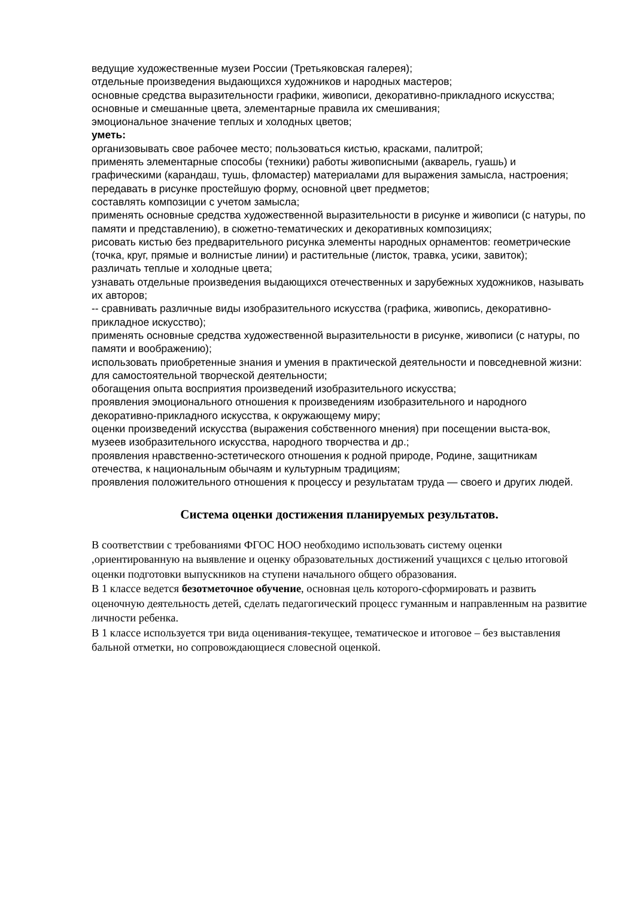ведущие художественные музеи России (Третьяковская галерея);
отдельные произведения выдающихся художников и народных мастеров;
основные средства выразительности графики, живописи, декоративно-прикладного искусства;
основные и смешанные цвета, элементарные правила их смешивания;
эмоциональное значение теплых и холодных цветов;
уметь:
организовывать свое рабочее место; пользоваться кистью, красками, палитрой;
применять элементарные способы (техники) работы живописными (акварель, гуашь) и графическими (карандаш, тушь, фломастер) материалами для выражения замысла, настроения;
передавать в рисунке простейшую форму, основной цвет предметов;
составлять композиции с учетом замысла;
применять основные средства художественной выразительности в рисунке и живописи (с натуры, по памяти и представлению), в сюжетно-тематических и декоративных композициях;
рисовать кистью без предварительного рисунка элементы народных орнаментов: геометрические (точка, круг, прямые и волнистые линии) и растительные (листок, травка, усики, завиток);
различать теплые и холодные цвета;
узнавать отдельные произведения выдающихся отечественных и зарубежных художников, называть их авторов;
-- сравнивать различные виды изобразительного искусства (графика, живопись, декоративно- прикладное искусство);
применять основные средства художественной выразительности в рисунке, живописи (с натуры, по памяти и воображению);
использовать приобретенные знания и умения в практической деятельности и повседневной жизни:
для самостоятельной творческой деятельности;
обогащения опыта восприятия произведений изобразительного искусства;
проявления эмоционального отношения к произведениям изобразительного и народного декоративно-прикладного искусства, к окружающему миру;
оценки произведений искусства (выражения собственного мнения) при посещении выста-вок, музеев изобразительного искусства, народного творчества и др.;
проявления нравственно-эстетического отношения к родной природе, Родине, защитникам отечества, к национальным обычаям и культурным традициям;
проявления положительного отношения к процессу и результатам труда — своего и других людей.
Система оценки достижения планируемых результатов.
В соответствии с требованиями ФГОС НОО необходимо использовать систему оценки ,ориентированную на выявление и оценку образовательных достижений учащихся с целью итоговой оценки подготовки выпускников на ступени начального общего образования.
В 1 классе ведется безотметочное обучение, основная цель которого-сформировать и развить оценочную деятельность детей, сделать педагогический процесс гуманным и направленным на развитие личности ребенка.
В 1 классе используется три вида оценивания-текущее, тематическое и итоговое – без выставления бальной отметки, но сопровождающиеся словесной оценкой.